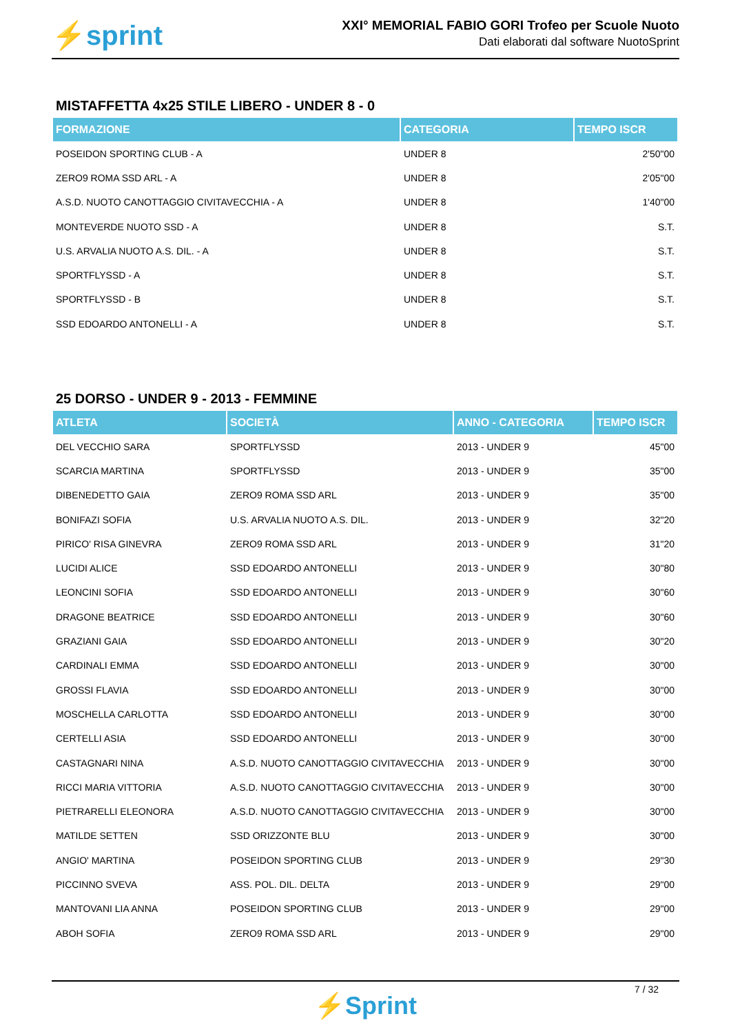⚡sprint
XXI° MEMORIAL FABIO GORI Trofeo per Scuole Nuoto
Dati elaborati dal software NuotoSprint
MISTAFFETTA 4x25 STILE LIBERO - UNDER 8 - 0
| FORMAZIONE | CATEGORIA | TEMPO ISCR |
| --- | --- | --- |
| POSEIDON SPORTING CLUB - A | UNDER 8 | 2'50"00 |
| ZERO9 ROMA SSD ARL - A | UNDER 8 | 2'05"00 |
| A.S.D. NUOTO CANOTTAGGIO CIVITAVECCHIA - A | UNDER 8 | 1'40"00 |
| MONTEVERDE NUOTO SSD - A | UNDER 8 | S.T. |
| U.S. ARVALIA NUOTO A.S. DIL. - A | UNDER 8 | S.T. |
| SPORTFLYSSD - A | UNDER 8 | S.T. |
| SPORTFLYSSD - B | UNDER 8 | S.T. |
| SSD EDOARDO ANTONELLI - A | UNDER 8 | S.T. |
25 DORSO - UNDER 9 - 2013 - FEMMINE
| ATLETA | SOCIETÀ | ANNO - CATEGORIA | TEMPO ISCR |
| --- | --- | --- | --- |
| DEL VECCHIO SARA | SPORTFLYSSD | 2013 - UNDER 9 | 45"00 |
| SCARCIA MARTINA | SPORTFLYSSD | 2013 - UNDER 9 | 35"00 |
| DIBENEDETTO GAIA | ZERO9 ROMA SSD ARL | 2013 - UNDER 9 | 35"00 |
| BONIFAZI SOFIA | U.S. ARVALIA NUOTO A.S. DIL. | 2013 - UNDER 9 | 32"20 |
| PIRICO' RISA GINEVRA | ZERO9 ROMA SSD ARL | 2013 - UNDER 9 | 31"20 |
| LUCIDI ALICE | SSD EDOARDO ANTONELLI | 2013 - UNDER 9 | 30"80 |
| LEONCINI SOFIA | SSD EDOARDO ANTONELLI | 2013 - UNDER 9 | 30"60 |
| DRAGONE BEATRICE | SSD EDOARDO ANTONELLI | 2013 - UNDER 9 | 30"60 |
| GRAZIANI GAIA | SSD EDOARDO ANTONELLI | 2013 - UNDER 9 | 30"20 |
| CARDINALI EMMA | SSD EDOARDO ANTONELLI | 2013 - UNDER 9 | 30"00 |
| GROSSI FLAVIA | SSD EDOARDO ANTONELLI | 2013 - UNDER 9 | 30"00 |
| MOSCHELLA CARLOTTA | SSD EDOARDO ANTONELLI | 2013 - UNDER 9 | 30"00 |
| CERTELLI ASIA | SSD EDOARDO ANTONELLI | 2013 - UNDER 9 | 30"00 |
| CASTAGNARI NINA | A.S.D. NUOTO CANOTTAGGIO CIVITAVECCHIA | 2013 - UNDER 9 | 30"00 |
| RICCI MARIA VITTORIA | A.S.D. NUOTO CANOTTAGGIO CIVITAVECCHIA | 2013 - UNDER 9 | 30"00 |
| PIETRARELLI ELEONORA | A.S.D. NUOTO CANOTTAGGIO CIVITAVECCHIA | 2013 - UNDER 9 | 30"00 |
| MATILDE SETTEN | SSD ORIZZONTE BLU | 2013 - UNDER 9 | 30"00 |
| ANGIO' MARTINA | POSEIDON SPORTING CLUB | 2013 - UNDER 9 | 29"30 |
| PICCINNO SVEVA | ASS. POL. DIL. DELTA | 2013 - UNDER 9 | 29"00 |
| MANTOVANI LIA ANNA | POSEIDON SPORTING CLUB | 2013 - UNDER 9 | 29"00 |
| ABOH SOFIA | ZERO9 ROMA SSD ARL | 2013 - UNDER 9 | 29"00 |
7 / 32
⚡Sprint